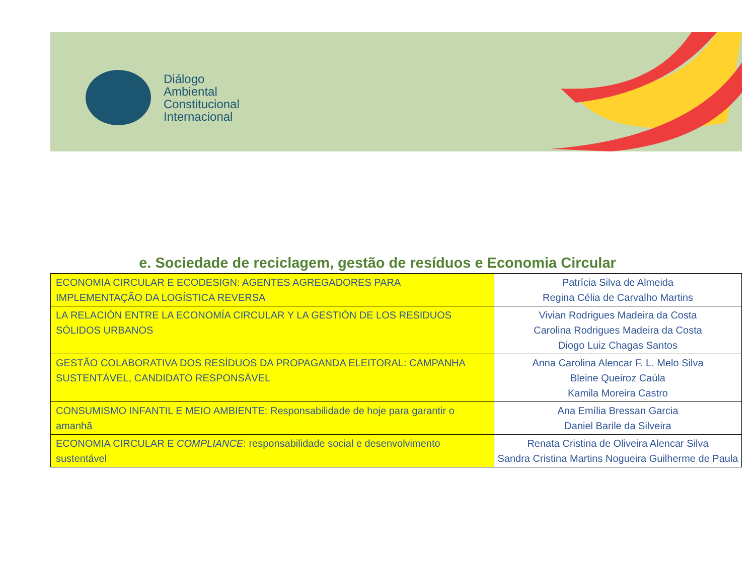Diálogo
Ambiental
Constitucional
Internacional
e. Sociedade de reciclagem, gestão de resíduos e Economia Circular
| ECONOMIA CIRCULAR E ECODESIGN: AGENTES AGREGADORES PARA IMPLEMENTAÇÃO DA LOGÍSTICA REVERSA | Patrícia Silva de Almeida Regina Célia de Carvalho Martins |
| LA RELACIÓN ENTRE LA ECONOMÍA CIRCULAR Y LA GESTIÓN DE LOS RESIDUOS SÓLIDOS URBANOS | Vivian Rodrigues Madeira da Costa Carolina Rodrigues Madeira da Costa Diogo Luiz Chagas Santos |
| GESTÃO COLABORATIVA DOS RESÍDUOS DA PROPAGANDA ELEITORAL: CAMPANHA SUSTENTÁVEL, CANDIDATO RESPONSÁVEL | Anna Carolina Alencar F. L. Melo Silva Bleine Queiroz Caúla Kamila Moreira Castro |
| CONSUMISMO INFANTIL E MEIO AMBIENTE: Responsabilidade de hoje para garantir o amanhã | Ana Emília Bressan Garcia Daniel Barile da Silveira |
| ECONOMIA CIRCULAR E COMPLIANCE : responsabilidade social e desenvolvimento sustentável | Renata Cristina de Oliveira Alencar Silva Sandra Cristina Martins Nogueira Guilherme de Paula |